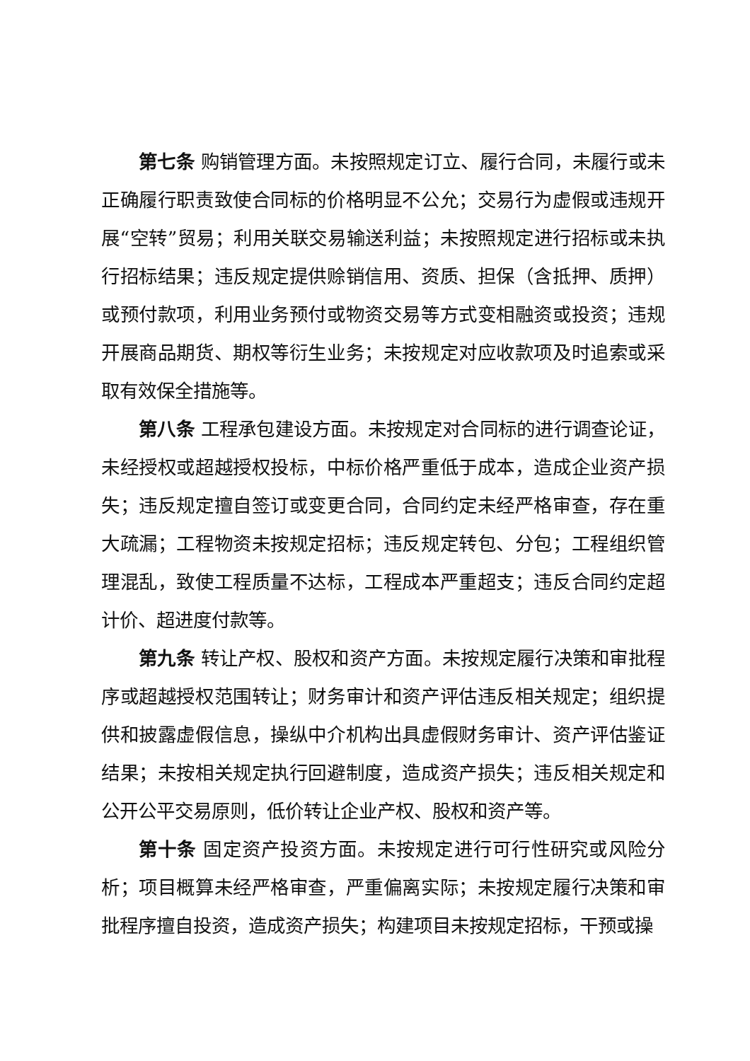第七条 购销管理方面。未按照规定订立、履行合同，未履行或未正确履行职责致使合同标的价格明显不公允；交易行为虚假或违规开展“空转”贸易；利用关联交易输送利益；未按照规定进行招标或未执行招标结果；违反规定提供赊销信用、资质、担保（含抵押、质押）或预付款项，利用业务预付或物资交易等方式变相融资或投资；违规开展商品期货、期权等衍生业务；未按规定对应收款项及时追索或采取有效保全措施等。
第八条 工程承包建设方面。未按规定对合同标的进行调查论证，未经授权或超越授权投标，中标价格严重低于成本，造成企业资产损失；违反规定擅自签订或变更合同，合同约定未经严格审查，存在重大疏漏；工程物资未按规定招标；违反规定转包、分包；工程组织管理混乱，致使工程质量不达标，工程成本严重超支；违反合同约定超计价、超进度付款等。
第九条 转让产权、股权和资产方面。未按规定履行决策和审批程序或超越授权范围转让；财务审计和资产评估违反相关规定；组织提供和披露虚假信息，操纵中介机构出具虚假财务审计、资产评估鉴证结果；未按相关规定执行回避制度，造成资产损失；违反相关规定和公开公平交易原则，低价转让企业产权、股权和资产等。
第十条 固定资产投资方面。未按规定进行可行性研究或风险分析；项目概算未经严格审查，严重偏离实际；未按规定履行决策和审批程序擅自投资，造成资产损失；构建项目未按规定招标，干预或操